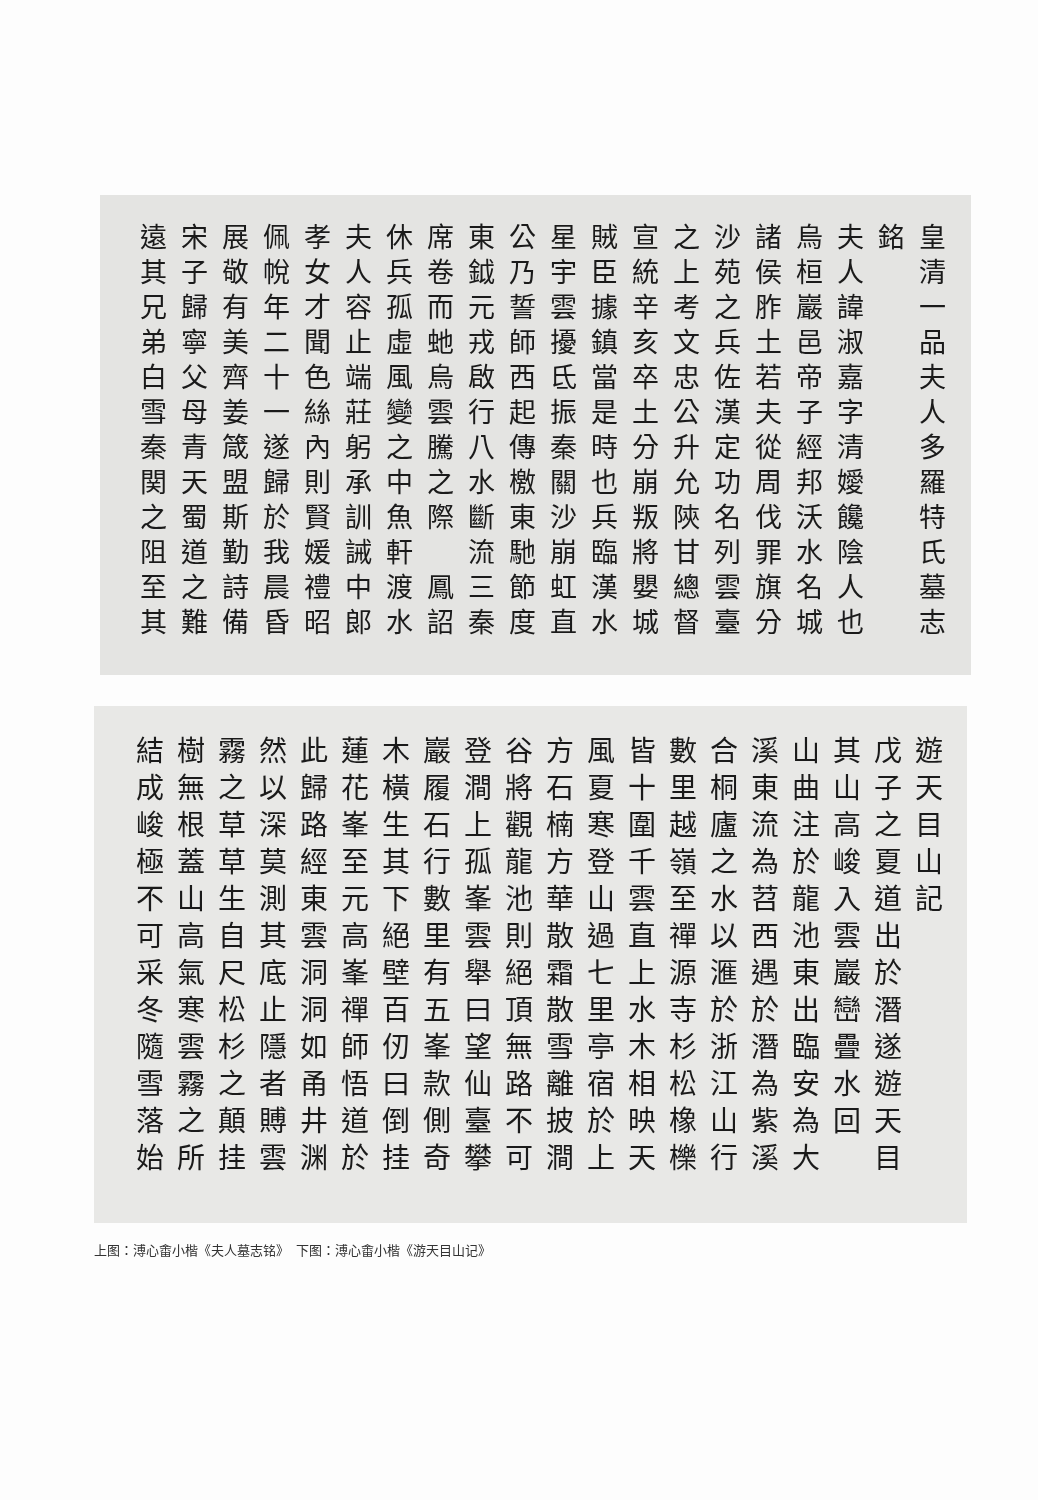皇清一品夫人多羅特氏墓志
銘
夫人諱淑嘉字清嬡饞陰人也
烏桓巖邑帝子經邦沃水名城
諸侯胙土若夫從周伐罪旗分
沙苑之兵佐漢定功名列雲臺
之上考文忠公升允陝甘總督
宣統辛亥卒土分崩叛將嬰城
賊臣據鎮當是時也兵臨漢水
星宇雲擾氐振秦關沙崩虹直
公乃誓師西起傳檄東馳節度
東鉞元戎啟行八水斷流三秦
席卷而虵烏雲騰之際　鳳詔
休兵孤虛風變之中魚軒渡水
夫人容止端莊躬承訓誡中郎
孝女才聞色絲內則賢媛禮昭
佩帨年二十一遂歸於我晨昏
展敬有美齊姜箴盟斯勤詩備
宋子歸寧父母青天蜀道之難
遠其兄弟白雪秦関之阻至其
遊天目山記
戊子之夏道出於潛遂遊天目
其山高峻入雲巖巒疊水回
山曲注於龍池東出臨安為大
溪東流為苕西遇於潛為紫溪
合桐廬之水以滙於浙江山行
數里越嶺至禪源寺杉松橡櫟
皆十圍千雲直上水木相映天
風夏寒登山過七里亭宿於上
方石楠方華散霜散雪離披澗
谷將觀龍池則絕頂無路不可
登澗上孤峯雲舉曰望仙臺攀
巖履石行數里有五峯款側奇
木橫生其下絕壁百仞曰倒挂
蓮花峯至元高峯禪師悟道於
此歸路經東雲洞洞如甬井渊
然以深莫測其底止隱者賻雲
霧之草草生自尺松杉之顛挂
樹無根蓋山高氣寒雲霧之所
結成峻極不可采冬隨雪落始
上图：溥心畬小楷《夫人墓志铭》　下图：溥心畬小楷《游天目山记》